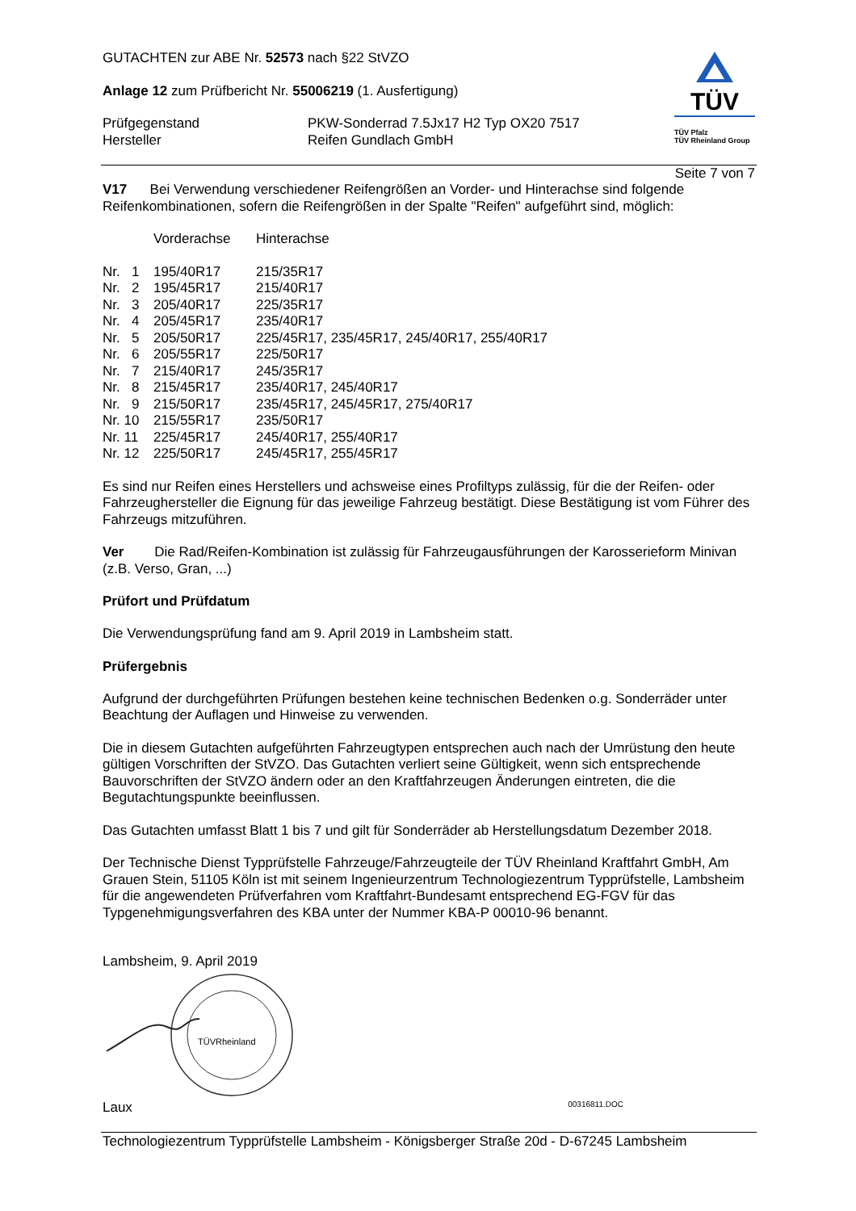GUTACHTEN zur ABE Nr. 52573 nach §22 StVZO
Anlage 12 zum Prüfbericht Nr. 55006219 (1. Ausfertigung)
| Prüfgegenstand Hersteller | PKW-Sonderrad 7.5Jx17 H2 Typ OX20 7517 Reifen Gundlach GmbH |
TÜV
TÜV Pfalz
TÜV Rheinland Group
Seite 7 von 7
V17 Bei Verwendung verschiedener Reifengrößen an Vorder- und Hinterachse sind folgende Reifenkombinationen, sofern die Reifengrößen in der Spalte "Reifen" aufgeführt sind, möglich:
| | Vorderachse | Hinterachse |
| Nr. 1 | 195/40R17 | 215/35R17 |
| Nr. 2 | 195/45R17 | 215/40R17 |
| Nr. 3 | 205/40R17 | 225/35R17 |
| Nr. 4 | 205/45R17 | 235/40R17 |
| Nr. 5 | 205/50R17 | 225/45R17, 235/45R17, 245/40R17, 255/40R17 |
| Nr. 6 | 205/55R17 | 225/50R17 |
| Nr. 7 | 215/40R17 | 245/35R17 |
| Nr. 8 | 215/45R17 | 235/40R17, 245/40R17 |
| Nr. 9 | 215/50R17 | 235/45R17, 245/45R17, 275/40R17 |
| Nr. 10 | 215/55R17 | 235/50R17 |
| Nr. 11 | 225/45R17 | 245/40R17, 255/40R17 |
| Nr. 12 | 225/50R17 | 245/45R17, 255/45R17 |
Es sind nur Reifen eines Herstellers und achsweise eines Profiltyps zulässig, für die der Reifen- oder Fahrzeughersteller die Eignung für das jeweilige Fahrzeug bestätigt. Diese Bestätigung ist vom Führer des Fahrzeugs mitzuführen.
Ver Die Rad/Reifen-Kombination ist zulässig für Fahrzeugausführungen der Karosserieform Minivan (z.B. Verso, Gran, ...)
Prüfort und Prüfdatum
Die Verwendungsprüfung fand am 9. April 2019 in Lambsheim statt.
Prüfergebnis
Aufgrund der durchgeführten Prüfungen bestehen keine technischen Bedenken o.g. Sonderräder unter Beachtung der Auflagen und Hinweise zu verwenden.
Die in diesem Gutachten aufgeführten Fahrzeugtypen entsprechen auch nach der Umrüstung den heute gültigen Vorschriften der StVZO. Das Gutachten verliert seine Gültigkeit, wenn sich entsprechende Bauvorschriften der StVZO ändern oder an den Kraftfahrzeugen Änderungen eintreten, die die Begutachtungspunkte beeinflussen.
Das Gutachten umfasst Blatt 1 bis 7 und gilt für Sonderräder ab Herstellungsdatum Dezember 2018.
Der Technische Dienst Typprüfstelle Fahrzeuge/Fahrzeugteile der TÜV Rheinland Kraftfahrt GmbH, Am Grauen Stein, 51105 Köln ist mit seinem Ingenieurzentrum Technologiezentrum Typprüfstelle, Lambsheim für die angewendeten Prüfverfahren vom Kraftfahrt-Bundesamt entsprechend EG-FGV für das Typgenehmigungsverfahren des KBA unter der Nummer KBA-P 00010-96 benannt.
Lambsheim, 9. April 2019
TÜVRheinland
Laux 00316811.DOC
Technologiezentrum Typprüfstelle Lambsheim - Königsberger Straße 20d - D-67245 Lambsheim